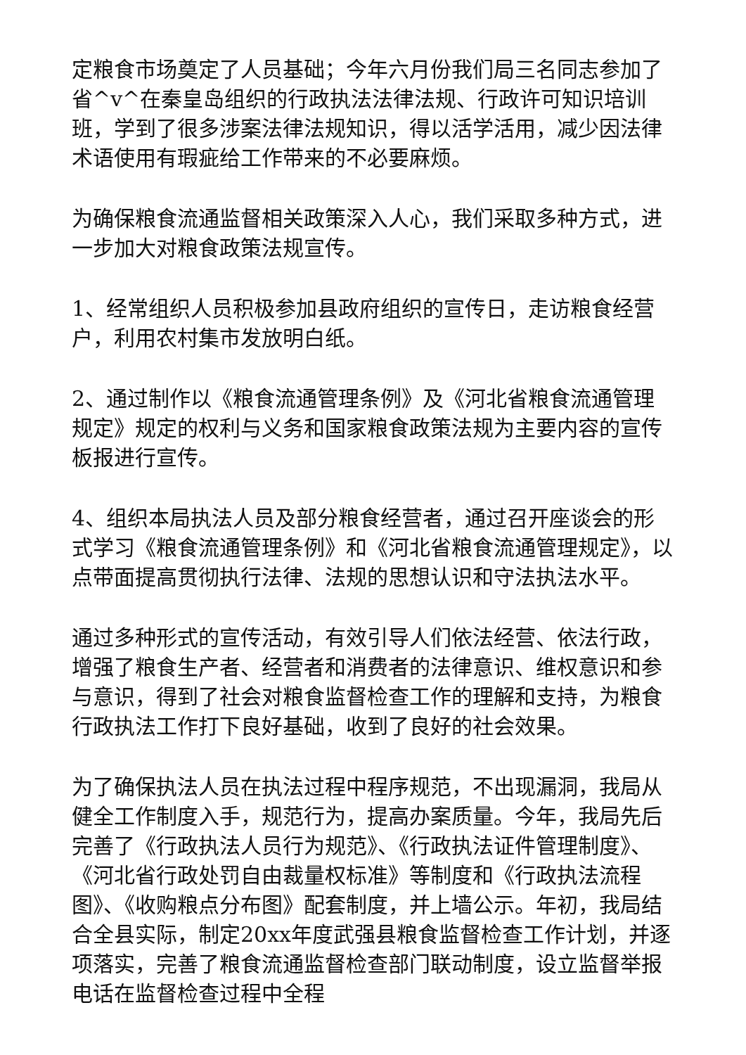定粮食市场奠定了人员基础；今年六月份我们局三名同志参加了省^v^在秦皇岛组织的行政执法法律法规、行政许可知识培训班，学到了很多涉案法律法规知识，得以活学活用，减少因法律术语使用有瑕疵给工作带来的不必要麻烦。
为确保粮食流通监督相关政策深入人心，我们采取多种方式，进一步加大对粮食政策法规宣传。
1、经常组织人员积极参加县政府组织的宣传日，走访粮食经营户，利用农村集市发放明白纸。
2、通过制作以《粮食流通管理条例》及《河北省粮食流通管理规定》规定的权利与义务和国家粮食政策法规为主要内容的宣传板报进行宣传。
4、组织本局执法人员及部分粮食经营者，通过召开座谈会的形式学习《粮食流通管理条例》和《河北省粮食流通管理规定》，以点带面提高贯彻执行法律、法规的思想认识和守法执法水平。
通过多种形式的宣传活动，有效引导人们依法经营、依法行政，增强了粮食生产者、经营者和消费者的法律意识、维权意识和参与意识，得到了社会对粮食监督检查工作的理解和支持，为粮食行政执法工作打下良好基础，收到了良好的社会效果。
为了确保执法人员在执法过程中程序规范，不出现漏洞，我局从健全工作制度入手，规范行为，提高办案质量。今年，我局先后完善了《行政执法人员行为规范》、《行政执法证件管理制度》、《河北省行政处罚自由裁量权标准》等制度和《行政执法流程图》、《收购粮点分布图》配套制度，并上墙公示。年初，我局结合全县实际，制定20xx年度武强县粮食监督检查工作计划，并逐项落实，完善了粮食流通监督检查部门联动制度，设立监督举报电话在监督检查过程中全程